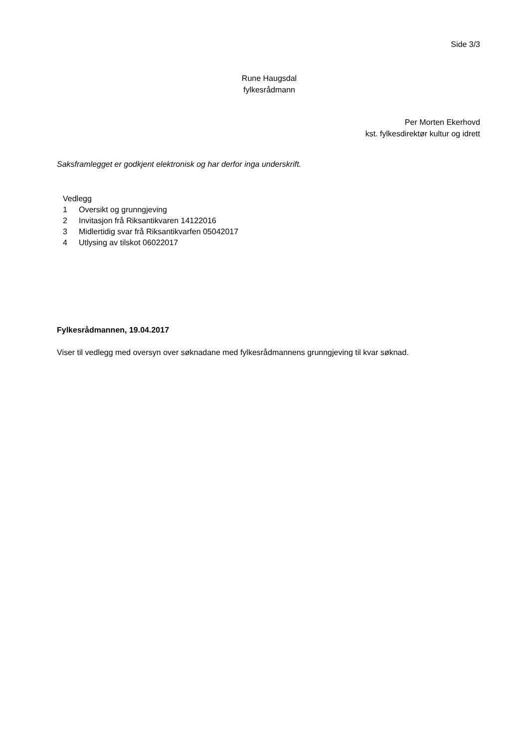Side 3/3
Rune Haugsdal
fylkesrådmann
Per Morten Ekerhovd
kst. fylkesdirektør kultur og idrett
Saksframlegget er godkjent elektronisk og har derfor inga underskrift.
Vedlegg
1 Oversikt og grunngjeving
2 Invitasjon frå Riksantikvaren 14122016
3 Midlertidig svar frå Riksantikvarfen 05042017
4 Utlysing av tilskot 06022017
Fylkesrådmannen, 19.04.2017
Viser til vedlegg med oversyn over søknadane med fylkesrådmannens grunngjeving til kvar søknad.